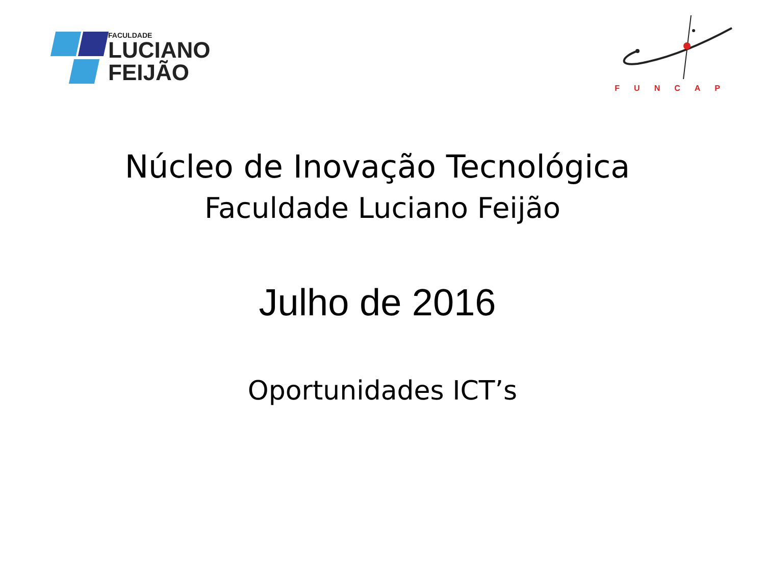FACULDADE
LUCIANO
FEIJÃO
FUNCAP
Núcleo de Inovação Tecnológica
Faculdade Luciano Feijão
Julho de 2016
Oportunidades ICT’s